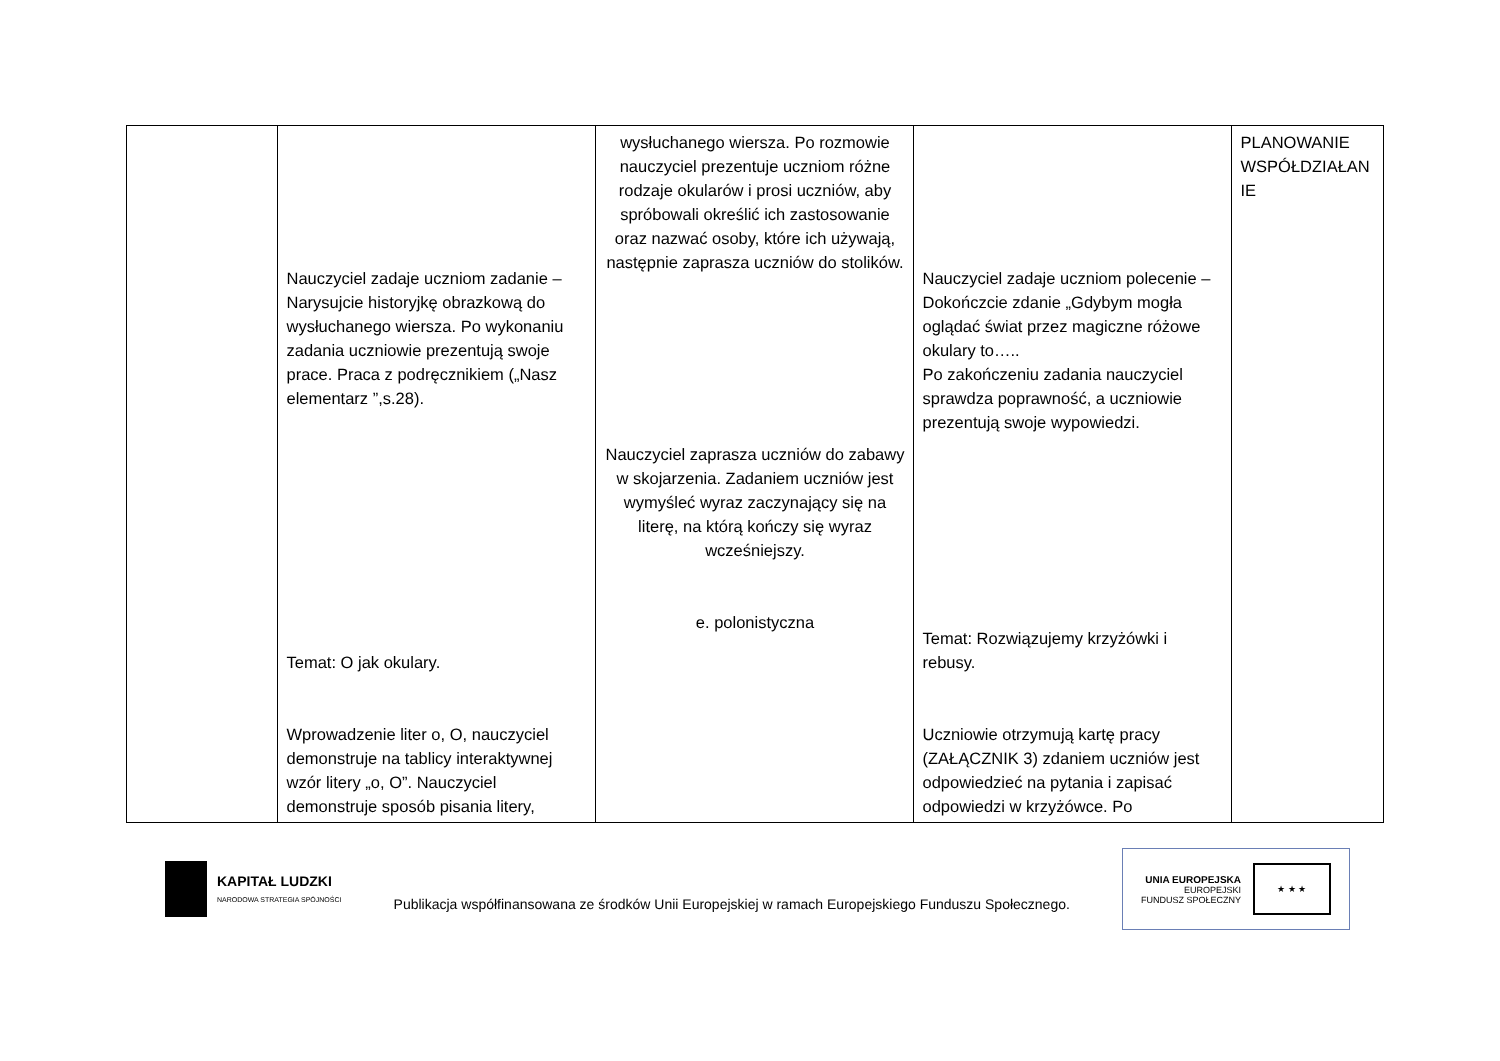| | Nauczyciel zadaje uczniom zadanie – Narysujcie historyjkę obrazkową do wysłuchanego wiersza. Po wykonaniu zadania uczniowie prezentują swoje prace. Praca z podręcznikiem („Nasz elementarz ”,s.28). Temat: O jak okulary. Wprowadzenie liter o, O, nauczyciel demonstruje na tablicy interaktywnej wzór litery „o, O”. Nauczyciel demonstruje sposób pisania litery, | wysłuchanego wiersza. Po rozmowie nauczyciel prezentuje uczniom różne rodzaje okularów i prosi uczniów, aby spróbowali określić ich zastosowanie oraz nazwać osoby, które ich używają, następnie zaprasza uczniów do stolików. Nauczyciel zaprasza uczniów do zabawy w skojarzenia. Zadaniem uczniów jest wymyśleć wyraz zaczynający się na literę, na którą kończy się wyraz wcześniejszy. e. polonistyczna | Nauczyciel zadaje uczniom polecenie – Dokończcie zdanie „Gdybym mogła oglądać świat przez magiczne różowe okulary to….. Po zakończeniu zadania nauczyciel sprawdza poprawność, a uczniowie prezentują swoje wypowiedzi. Temat: Rozwiązujemy krzyżówki i rebusy. Uczniowie otrzymują kartę pracy (ZAŁĄCZNIK 3) zdaniem uczniów jest odpowiedzieć na pytania i zapisać odpowiedzi w krzyżówce. Po | PLANOWANIE WSPÓŁDZIAŁAN IE |
KAPITAŁ LUDZKI
NARODOWA STRATEGIA SPÓJNOŚCI
Publikacja współfinansowana ze środków Unii Europejskiej w ramach Europejskiego Funduszu Społecznego.
UNIA EUROPEJSKA
EUROPEJSKI
FUNDUSZ SPOŁECZNY
★ ★ ★